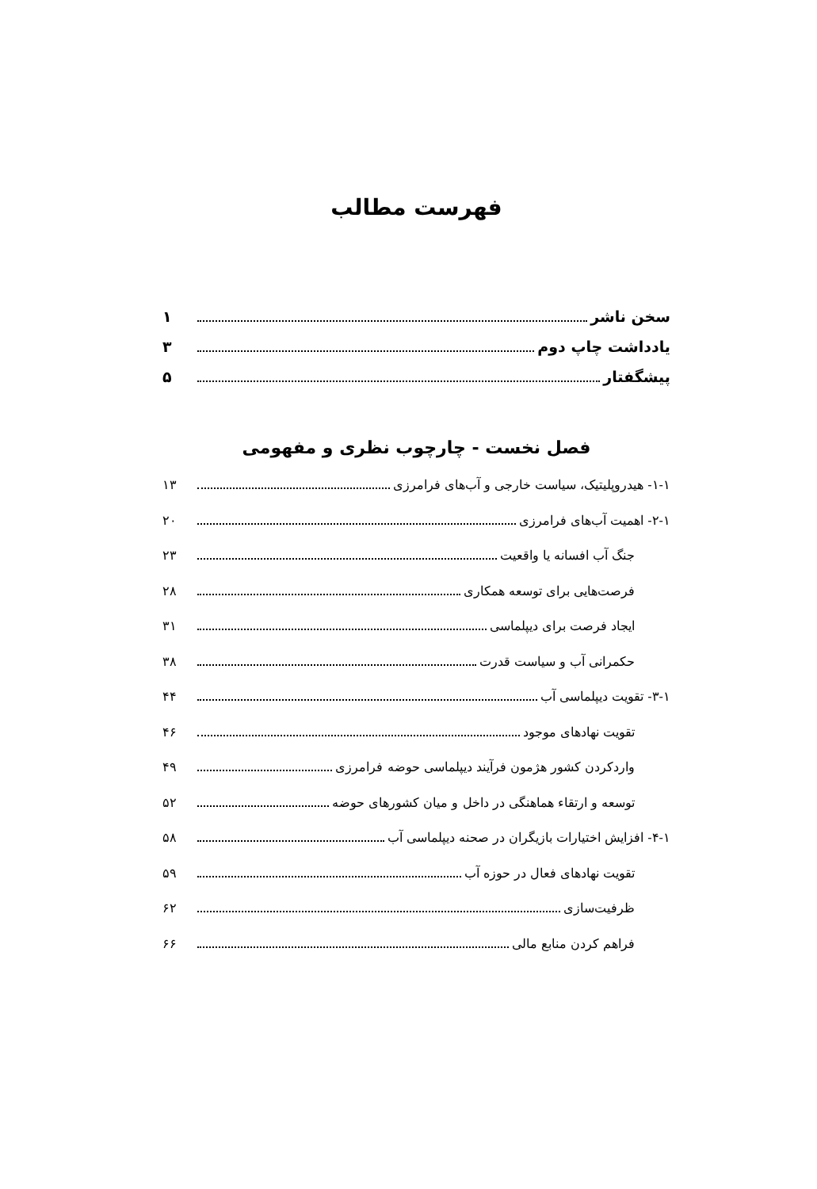فهرست مطالب
سخن ناشر ۱
یادداشت چاپ دوم ۳
پیشگفتار ۵
فصل نخست - چارچوب نظری و مفهومی
۱-۱- هیدروپلیتیک، سیاست خارجی و آب‌های فرامرزی ۱۳
۲-۱- اهمیت آب‌های فرامرزی ۲۰
جنگ آب افسانه یا واقعیت ۲۳
فرصت‌هایی برای توسعه همکاری ۲۸
ایجاد فرصت برای دیپلماسی ۳۱
حکمرانی آب و سیاست قدرت ۳۸
۳-۱- تقویت دیپلماسی آب ۴۴
تقویت نهادهای موجود ۴۶
واردکردن کشور هژمون فرآیند دیپلماسی حوضه فرامرزی ۴۹
توسعه و ارتقاء هماهنگی در داخل و میان کشورهای حوضه ۵۲
۴-۱- افزایش اختیارات بازیگران در صحنه دیپلماسی آب ۵۸
تقویت نهادهای فعال در حوزه آب ۵۹
ظرفیت‌سازی ۶۲
فراهم کردن منابع مالی ۶۶